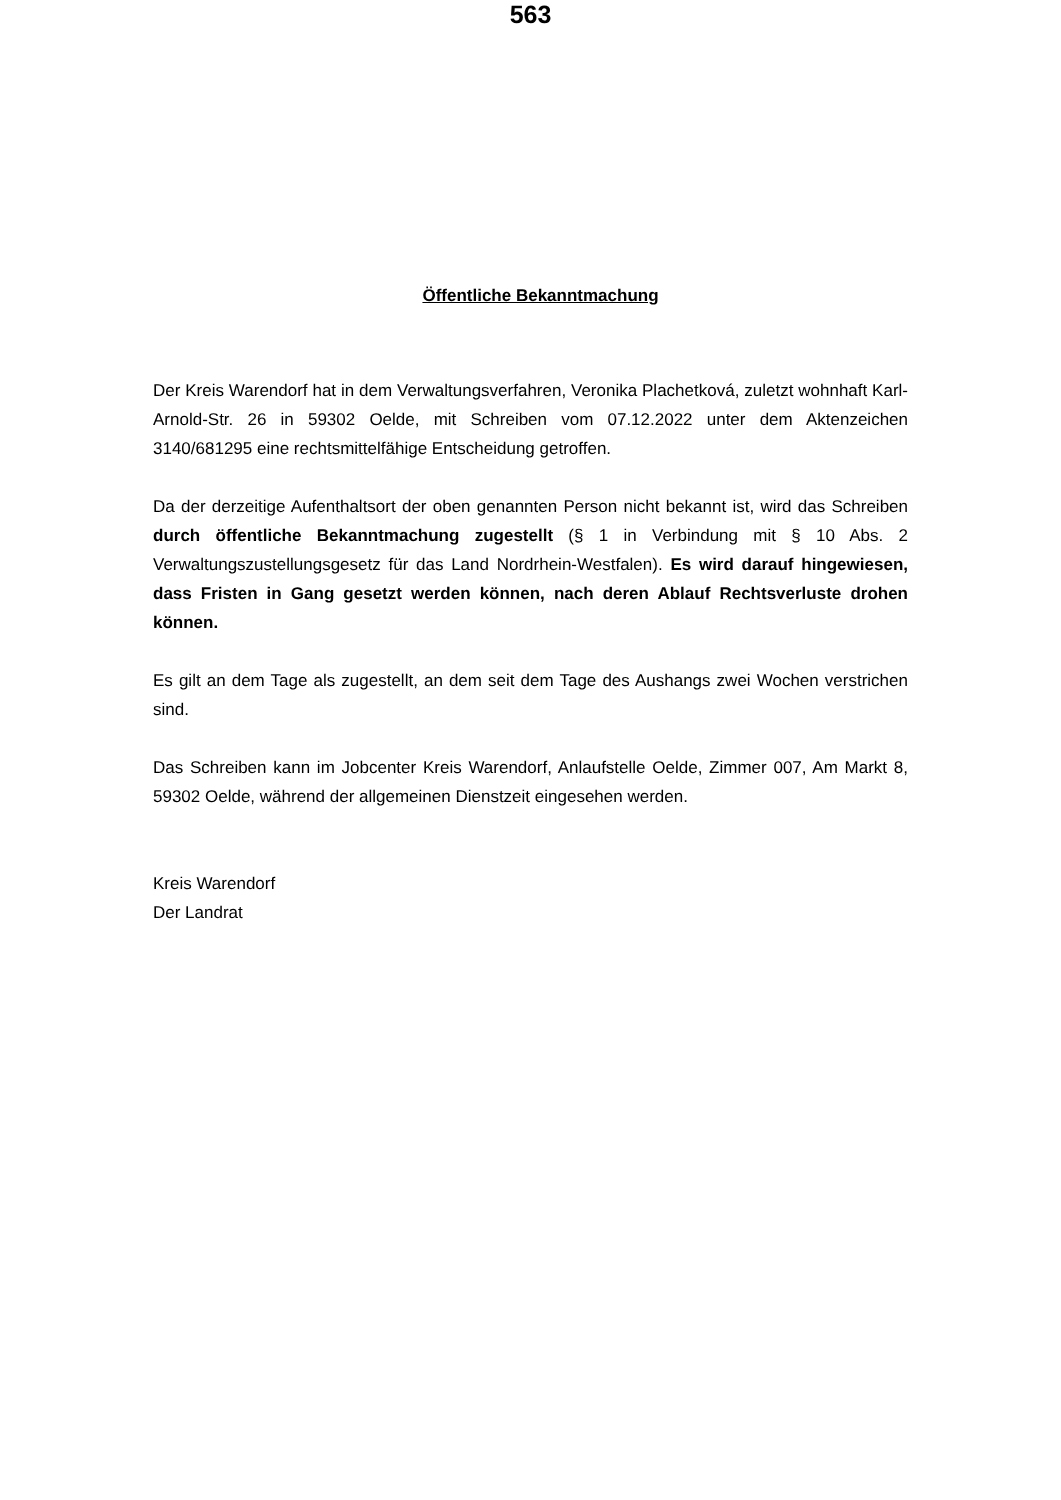563
Öffentliche Bekanntmachung
Der Kreis Warendorf hat in dem Verwaltungsverfahren, Veronika Plachetková, zuletzt wohnhaft Karl-Arnold-Str. 26 in 59302 Oelde, mit Schreiben vom 07.12.2022 unter dem Aktenzeichen 3140/681295 eine rechtsmittelfähige Entscheidung getroffen.
Da der derzeitige Aufenthaltsort der oben genannten Person nicht bekannt ist, wird das Schreiben durch öffentliche Bekanntmachung zugestellt (§ 1 in Verbindung mit § 10 Abs. 2 Verwaltungszustellungsgesetz für das Land Nordrhein-Westfalen). Es wird darauf hingewiesen, dass Fristen in Gang gesetzt werden können, nach deren Ablauf Rechtsverluste drohen können.
Es gilt an dem Tage als zugestellt, an dem seit dem Tage des Aushangs zwei Wochen verstrichen sind.
Das Schreiben kann im Jobcenter Kreis Warendorf, Anlaufstelle Oelde, Zimmer 007, Am Markt 8, 59302 Oelde, während der allgemeinen Dienstzeit eingesehen werden.
Kreis Warendorf
Der Landrat